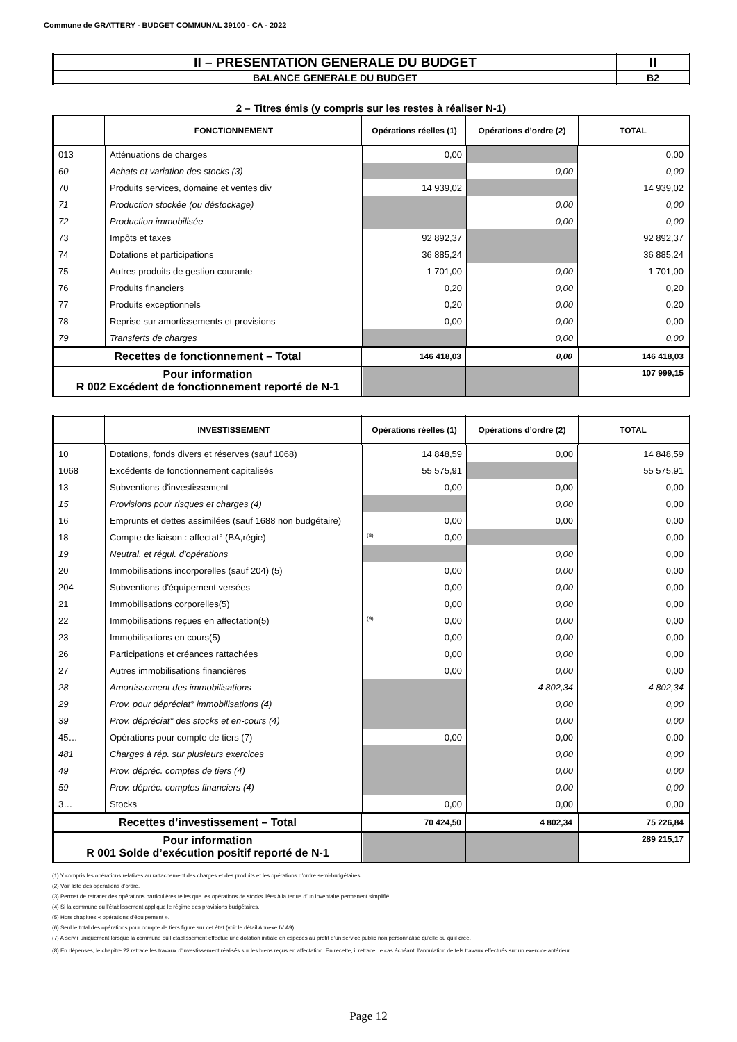Commune de GRATTERY - BUDGET COMMUNAL 39100 - CA - 2022
| II – PRESENTATION GENERALE DU BUDGET | II |
| BALANCE GENERALE DU BUDGET | B2 |
2 – Titres émis (y compris sur les restes à réaliser N-1)
| | FONCTIONNEMENT | Opérations réelles (1) | Opérations d’ordre (2) | TOTAL |
| --- | --- | --- | --- | --- |
| 013 | Atténuations de charges | 0,00 | | 0,00 |
| 60 | Achats et variation des stocks (3) | | 0,00 | 0,00 |
| 70 | Produits services, domaine et ventes div | 14 939,02 | | 14 939,02 |
| 71 | Production stockée (ou déstockage) | | 0,00 | 0,00 |
| 72 | Production immobilisée | | 0,00 | 0,00 |
| 73 | Impôts et taxes | 92 892,37 | | 92 892,37 |
| 74 | Dotations et participations | 36 885,24 | | 36 885,24 |
| 75 | Autres produits de gestion courante | 1 701,00 | 0,00 | 1 701,00 |
| 76 | Produits financiers | 0,20 | 0,00 | 0,20 |
| 77 | Produits exceptionnels | 0,20 | 0,00 | 0,20 |
| 78 | Reprise sur amortissements et provisions | 0,00 | 0,00 | 0,00 |
| 79 | Transferts de charges | | 0,00 | 0,00 |
| Recettes de fonctionnement – Total | | 146 418,03 | 0,00 | 146 418,03 |
| Pour information R 002 Excédent de fonctionnement reporté de N-1 | | | | 107 999,15 |
| | INVESTISSEMENT | Opérations réelles (1) | Opérations d’ordre (2) | TOTAL |
| --- | --- | --- | --- | --- |
| 10 | Dotations, fonds divers et réserves (sauf 1068) | 14 848,59 | 0,00 | 14 848,59 |
| 1068 | Excédents de fonctionnement capitalisés | 55 575,91 | | 55 575,91 |
| 13 | Subventions d'investissement | 0,00 | 0,00 | 0,00 |
| 15 | Provisions pour risques et charges (4) | | 0,00 | 0,00 |
| 16 | Emprunts et dettes assimilées (sauf 1688 non budgétaire) | 0,00 | 0,00 | 0,00 |
| 18 | Compte de liaison : affectat° (BA,régie) | (8) 0,00 | | 0,00 |
| 19 | Neutral. et régul. d'opérations | | 0,00 | 0,00 |
| 20 | Immobilisations incorporelles (sauf 204) (5) | 0,00 | 0,00 | 0,00 |
| 204 | Subventions d'équipement versées | 0,00 | 0,00 | 0,00 |
| 21 | Immobilisations corporelles(5) | 0,00 | 0,00 | 0,00 |
| 22 | Immobilisations reçues en affectation(5) | (9) 0,00 | 0,00 | 0,00 |
| 23 | Immobilisations en cours(5) | 0,00 | 0,00 | 0,00 |
| 26 | Participations et créances rattachées | 0,00 | 0,00 | 0,00 |
| 27 | Autres immobilisations financières | 0,00 | 0,00 | 0,00 |
| 28 | Amortissement des immobilisations | | 4 802,34 | 4 802,34 |
| 29 | Prov. pour dépréciat° immobilisations (4) | | 0,00 | 0,00 |
| 39 | Prov. dépréciat° des stocks et en-cours (4) | | 0,00 | 0,00 |
| 45… | Opérations pour compte de tiers (7) | 0,00 | 0,00 | 0,00 |
| 481 | Charges à rép. sur plusieurs exercices | | 0,00 | 0,00 |
| 49 | Prov. dépréc. comptes de tiers (4) | | 0,00 | 0,00 |
| 59 | Prov. dépréc. comptes financiers (4) | | 0,00 | 0,00 |
| 3… | Stocks | 0,00 | 0,00 | 0,00 |
| Recettes d’investissement – Total | | 70 424,50 | 4 802,34 | 75 226,84 |
| Pour information R 001 Solde d’exécution positif reporté de N-1 | | | | 289 215,17 |
(1) Y compris les opérations relatives au rattachement des charges et des produits et les opérations d’ordre semi-budgétaires.
(2) Voir liste des opérations d’ordre.
(3) Permet de retracer des opérations particulières telles que les opérations de stocks liées à la tenue d’un inventaire permanent simplifié.
(4) Si la commune ou l’établissement applique le régime des provisions budgétaires.
(5) Hors chapitres « opérations d’équipement ».
(6) Seul le total des opérations pour compte de tiers figure sur cet état (voir le détail Annexe IV A9).
(7) A servir uniquement lorsque la commune ou l’établissement effectue une dotation initiale en espèces au profit d’un service public non personnalisé qu’elle ou qu’il crée.
(8) En dépenses, le chapitre 22 retrace les travaux d’investissement réalisés sur les biens reçus en affectation. En recette, il retrace, le cas échéant, l’annulation de tels travaux effectués sur un exercice antérieur.
Page 12